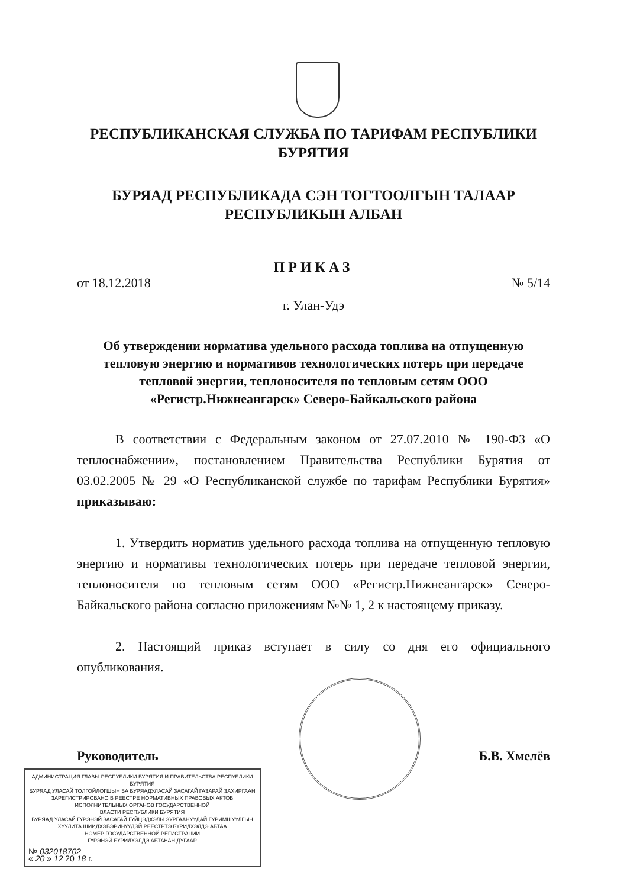РЕСПУБЛИКАНСКАЯ СЛУЖБА ПО ТАРИФАМ РЕСПУБЛИКИ
БУРЯТИЯ
БУРЯАД РЕСПУБЛИКАДА СЭН ТОГТООЛГЫН ТАЛААР
РЕСПУБЛИКЫН АЛБАН
ПРИКАЗ
от 18.12.2018 № 5/14
г. Улан-Удэ
Об утверждении норматива удельного расхода топлива на отпущенную тепловую энергию и нормативов технологических потерь при передаче тепловой энергии, теплоносителя по тепловым сетям ООО «Регистр.Нижнеангарск» Северо-Байкальского района
В соответствии с Федеральным законом от 27.07.2010 № 190-ФЗ «О теплоснабжении», постановлением Правительства Республики Бурятия от 03.02.2005 № 29 «О Республиканской службе по тарифам Республики Бурятия» приказываю:
1. Утвердить норматив удельного расхода топлива на отпущенную тепловую энергию и нормативы технологических потерь при передаче тепловой энергии, теплоносителя по тепловым сетям ООО «Регистр.Нижнеангарск» Северо-Байкальского района согласно приложениям №№ 1, 2 к настоящему приказу.
2. Настоящий приказ вступает в силу со дня его официального опубликования.
Руководитель Б.В. Хмелёв
АДМИНИСТРАЦИЯ ГЛАВЫ РЕСПУБЛИКИ БУРЯТИЯ И ПРАВИТЕЛЬСТВА РЕСПУБЛИКИ БУРЯТИЯ
БУРЯАД УЛАСАЙ ТОЛГОЙЛОГШЫН БА БУРЯАДУЛАСАЙ ЗАСАГАЙ ГАЗАРАЙ ЗАХИРГААН
ЗАРЕГИСТРИРОВАНО В РЕЕСТРЕ НОРМАТИВНЫХ ПРАВОВЫХ АКТОВ
ИСПОЛНИТЕЛЬНЫХ ОРГАНОВ ГОСУДАРСТВЕННОЙ
ВЛАСТИ РЕСПУБЛИКИ БУРЯТИЯ
БУРЯАД УЛАСАЙ ГҮРЭНЭЙ ЗАСАГАЙ ГҮЙЦЭДХЭЛЫ ЗУРГААНУУДАЙ ГУРИМШУУЛГЫН
ХУУЛИТА ШИИДХЭБЭРИНҮҮДЭЙ РЕЕСТРТЭ БҮРИДХЭЛДЭ АБТАА
НОМЕР ГОСУДАРСТВЕННОЙ РЕГИСТРАЦИИ
ГҮРЭНЭЙ БҮРИДХЭЛДЭ АБТАҺАН ДУГААР
№ 032018702
« 20 » 12 20 18 г.